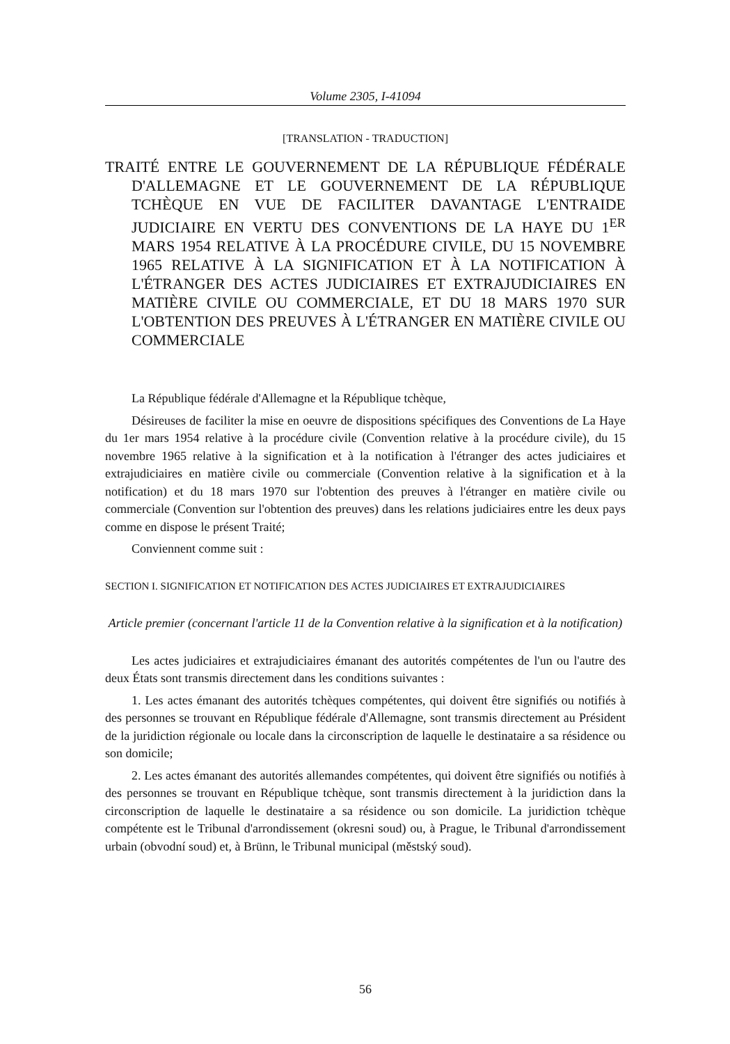Volume 2305, I-41094
[TRANSLATION - TRADUCTION]
TRAITÉ ENTRE LE GOUVERNEMENT DE LA RÉPUBLIQUE FÉDÉRALE D'ALLEMAGNE ET LE GOUVERNEMENT DE LA RÉPUBLIQUE TCHÈQUE EN VUE DE FACILITER DAVANTAGE L'ENTRAIDE JUDICIAIRE EN VERTU DES CONVENTIONS DE LA HAYE DU 1<sup>ER</sup> MARS 1954 RELATIVE À LA PROCÉDURE CIVILE, DU 15 NOVEMBRE 1965 RELATIVE À LA SIGNIFICATION ET À LA NOTIFICATION À L'ÉTRANGER DES ACTES JUDICIAIRES ET EXTRAJUDICIAIRES EN MATIÈRE CIVILE OU COMMERCIALE, ET DU 18 MARS 1970 SUR L'OBTENTION DES PREUVES À L'ÉTRANGER EN MATIÈRE CIVILE OU COMMERCIALE
La République fédérale d'Allemagne et la République tchèque,
Désireuses de faciliter la mise en oeuvre de dispositions spécifiques des Conventions de La Haye du 1er mars 1954 relative à la procédure civile (Convention relative à la procédure civile), du 15 novembre 1965 relative à la signification et à la notification à l'étranger des actes judiciaires et extrajudiciaires en matière civile ou commerciale (Convention relative à la signification et à la notification) et du 18 mars 1970 sur l'obtention des preuves à l'étranger en matière civile ou commerciale (Convention sur l'obtention des preuves) dans les relations judiciaires entre les deux pays comme en dispose le présent Traité;
Conviennent comme suit :
SECTION I. SIGNIFICATION ET NOTIFICATION DES ACTES JUDICIAIRES ET EXTRAJUDICIAIRES
Article premier (concernant l'article 11 de la Convention relative à la signification et à la notification)
Les actes judiciaires et extrajudiciaires émanant des autorités compétentes de l'un ou l'autre des deux États sont transmis directement dans les conditions suivantes :
1. Les actes émanant des autorités tchèques compétentes, qui doivent être signifiés ou notifiés à des personnes se trouvant en République fédérale d'Allemagne, sont transmis directement au Président de la juridiction régionale ou locale dans la circonscription de laquelle le destinataire a sa résidence ou son domicile;
2. Les actes émanant des autorités allemandes compétentes, qui doivent être signifiés ou notifiés à des personnes se trouvant en République tchèque, sont transmis directement à la juridiction dans la circonscription de laquelle le destinataire a sa résidence ou son domicile. La juridiction tchèque compétente est le Tribunal d'arrondissement (okresni soud) ou, à Prague, le Tribunal d'arrondissement urbain (obvodní soud) et, à Brünn, le Tribunal municipal (městský soud).
56